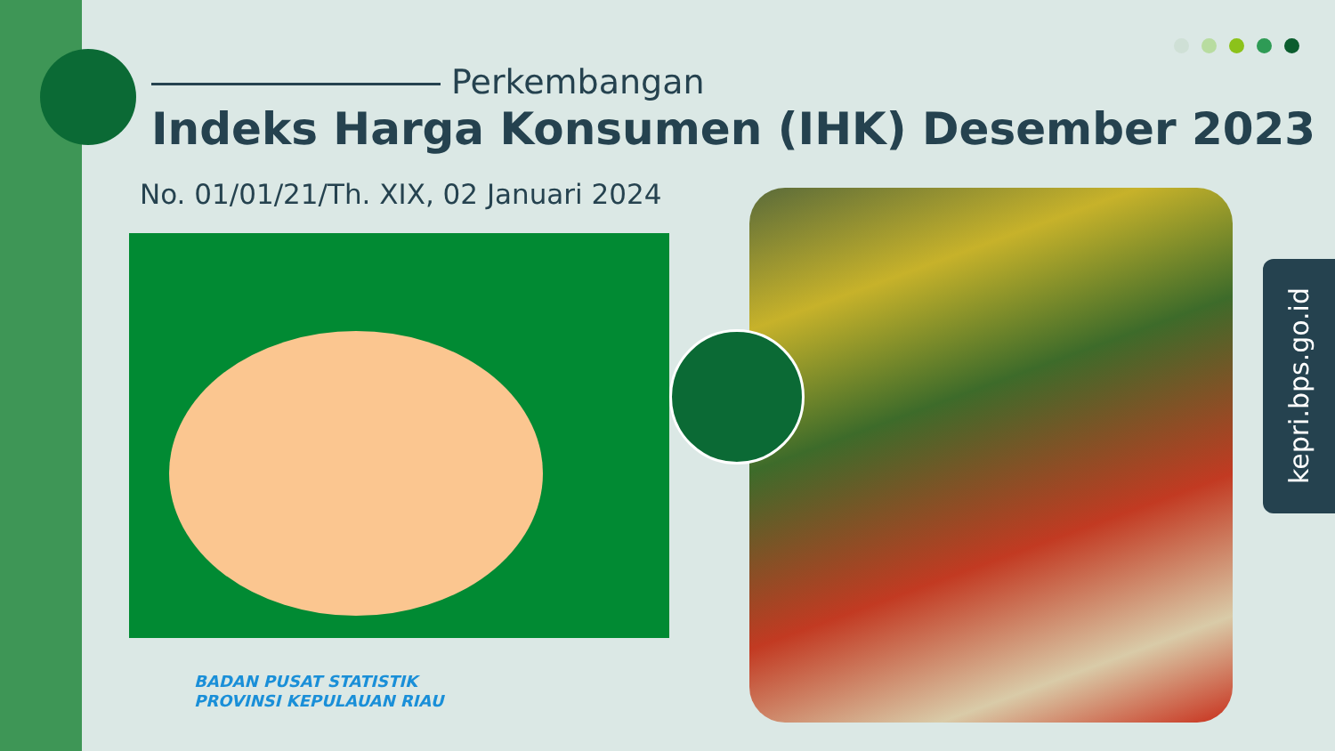Perkembangan
Indeks Harga Konsumen (IHK) Desember 2023
No. 01/01/21/Th. XIX, 02 Januari 2024
kepri.bps.go.id
BADAN PUSAT STATISTIK
PROVINSI KEPULAUAN RIAU